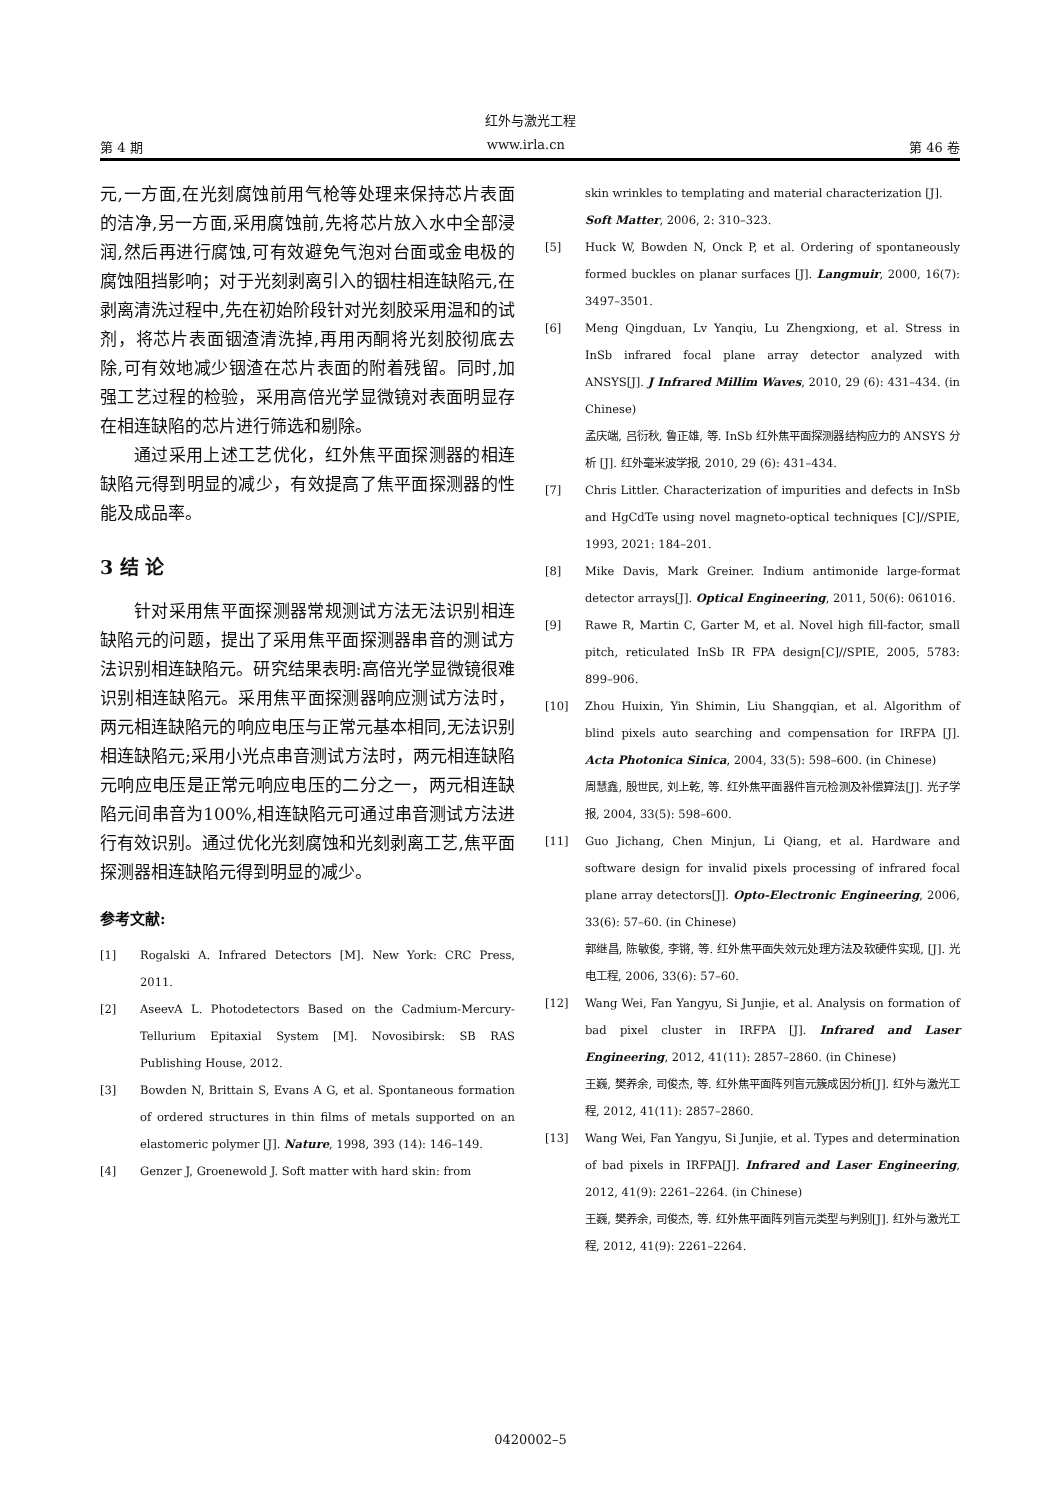红外与激光工程
第 4 期 www.irla.cn 第 46 卷
元,一方面,在光刻腐蚀前用气枪等处理来保持芯片表面的洁净,另一方面,采用腐蚀前,先将芯片放入水中全部浸润,然后再进行腐蚀,可有效避免气泡对台面或金电极的腐蚀阻挡影响；对于光刻剥离引入的铟柱相连缺陷元,在剥离清洗过程中,先在初始阶段针对光刻胶采用温和的试剂，将芯片表面铟渣清洗掉,再用丙酮将光刻胶彻底去除,可有效地减少铟渣在芯片表面的附着残留。同时,加强工艺过程的检验，采用高倍光学显微镜对表面明显存在相连缺陷的芯片进行筛选和剔除。
通过采用上述工艺优化，红外焦平面探测器的相连缺陷元得到明显的减少，有效提高了焦平面探测器的性能及成品率。
3 结 论
针对采用焦平面探测器常规测试方法无法识别相连缺陷元的问题，提出了采用焦平面探测器串音的测试方法识别相连缺陷元。研究结果表明:高倍光学显微镜很难识别相连缺陷元。采用焦平面探测器响应测试方法时，两元相连缺陷元的响应电压与正常元基本相同,无法识别相连缺陷元;采用小光点串音测试方法时，两元相连缺陷元响应电压是正常元响应电压的二分之一，两元相连缺陷元间串音为100%,相连缺陷元可通过串音测试方法进行有效识别。通过优化光刻腐蚀和光刻剥离工艺,焦平面探测器相连缺陷元得到明显的减少。
参考文献:
[1] Rogalski A. Infrared Detectors [M]. New York: CRC Press, 2011.
[2] AseevA L. Photodetectors Based on the Cadmium-Mercury-Tellurium Epitaxial System [M]. Novosibirsk: SB RAS Publishing House, 2012.
[3] Bowden N, Brittain S, Evans A G, et al. Spontaneous formation of ordered structures in thin films of metals supported on an elastomeric polymer [J]. Nature, 1998, 393 (14): 146–149.
[4] Genzer J, Groenewold J. Soft matter with hard skin: from
skin wrinkles to templating and material characterization [J]. Soft Matter, 2006, 2: 310–323.
[5] Huck W, Bowden N, Onck P, et al. Ordering of spontaneously formed buckles on planar surfaces [J]. Langmuir, 2000, 16(7): 3497–3501.
[6] Meng Qingduan, Lv Yanqiu, Lu Zhengxiong, et al. Stress in InSb infrared focal plane array detector analyzed with ANSYS[J]. J Infrared Millim Waves, 2010, 29 (6): 431–434. (in Chinese)
孟庆端, 吕衍秋, 鲁正雄, 等. InSb 红外焦平面探测器结构应力的 ANSYS 分析 [J]. 红外毫米波学报, 2010, 29 (6): 431–434.
[7] Chris Littler. Characterization of impurities and defects in InSb and HgCdTe using novel magneto-optical techniques [C]//SPIE, 1993, 2021: 184–201.
[8] Mike Davis, Mark Greiner. Indium antimonide large-format detector arrays[J]. Optical Engineering, 2011, 50(6): 061016.
[9] Rawe R, Martin C, Garter M, et al. Novel high fill-factor, small pitch, reticulated InSb IR FPA design[C]//SPIE, 2005, 5783: 899–906.
[10] Zhou Huixin, Yin Shimin, Liu Shangqian, et al. Algorithm of blind pixels auto searching and compensation for IRFPA [J]. Acta Photonica Sinica, 2004, 33(5): 598–600. (in Chinese)
周慧鑫, 殷世民, 刘上乾, 等. 红外焦平面器件盲元检测及补偿算法[J]. 光子学报, 2004, 33(5): 598–600.
[11] Guo Jichang, Chen Minjun, Li Qiang, et al. Hardware and software design for invalid pixels processing of infrared focal plane array detectors[J]. Opto-Electronic Engineering, 2006, 33(6): 57–60. (in Chinese)
郭继昌, 陈敏俊, 李锵, 等. 红外焦平面失效元处理方法及软硬件实现, [J]. 光电工程, 2006, 33(6): 57–60.
[12] Wang Wei, Fan Yangyu, Si Junjie, et al. Analysis on formation of bad pixel cluster in IRFPA [J]. Infrared and Laser Engineering, 2012, 41(11): 2857–2860. (in Chinese)
王巍, 樊养余, 司俊杰, 等. 红外焦平面阵列盲元簇成因分析[J]. 红外与激光工程, 2012, 41(11): 2857–2860.
[13] Wang Wei, Fan Yangyu, Si Junjie, et al. Types and determination of bad pixels in IRFPA[J]. Infrared and Laser Engineering, 2012, 41(9): 2261–2264. (in Chinese)
王巍, 樊养余, 司俊杰, 等. 红外焦平面阵列盲元类型与判别[J]. 红外与激光工程, 2012, 41(9): 2261–2264.
0420002–5